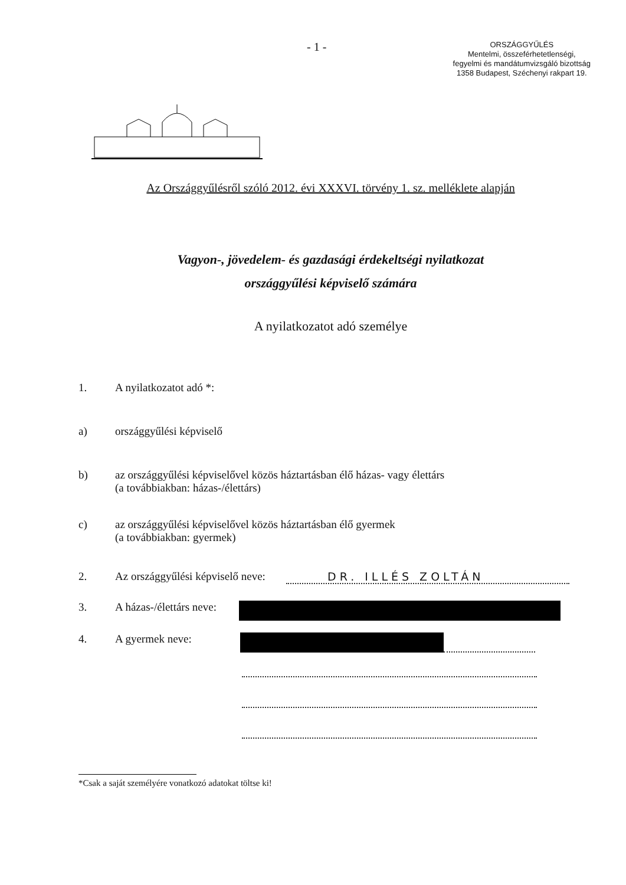- 1 -
ORSZÁGGYŰLÉS
Mentelmi, összeférhetetlenségi,
fegyelmi és mandátumvizsgáló bizottság
1358 Budapest, Széchenyi rakpart 19.
Az Országgyűlésről szóló 2012. évi XXXVI. törvény 1. sz. melléklete alapján
Vagyon-, jövedelem- és gazdasági érdekeltségi nyilatkozat
országgyűlési képviselő számára
A nyilatkozatot adó személye
1. A nyilatkozatot adó *:
a) országgyűlési képviselő
b) az országgyűlési képviselővel közös háztartásban élő házas- vagy élettárs
(a továbbiakban: házas-/élettárs)
c) az országgyűlési képviselővel közös háztartásban élő gyermek
(a továbbiakban: gyermek)
2. Az országgyűlési képviselő neve:
DR. ILLÉS ZOLTÁN
3. A házas-/élettárs neve:
4. A gyermek neve:
*Csak a saját személyére vonatkozó adatokat töltse ki!